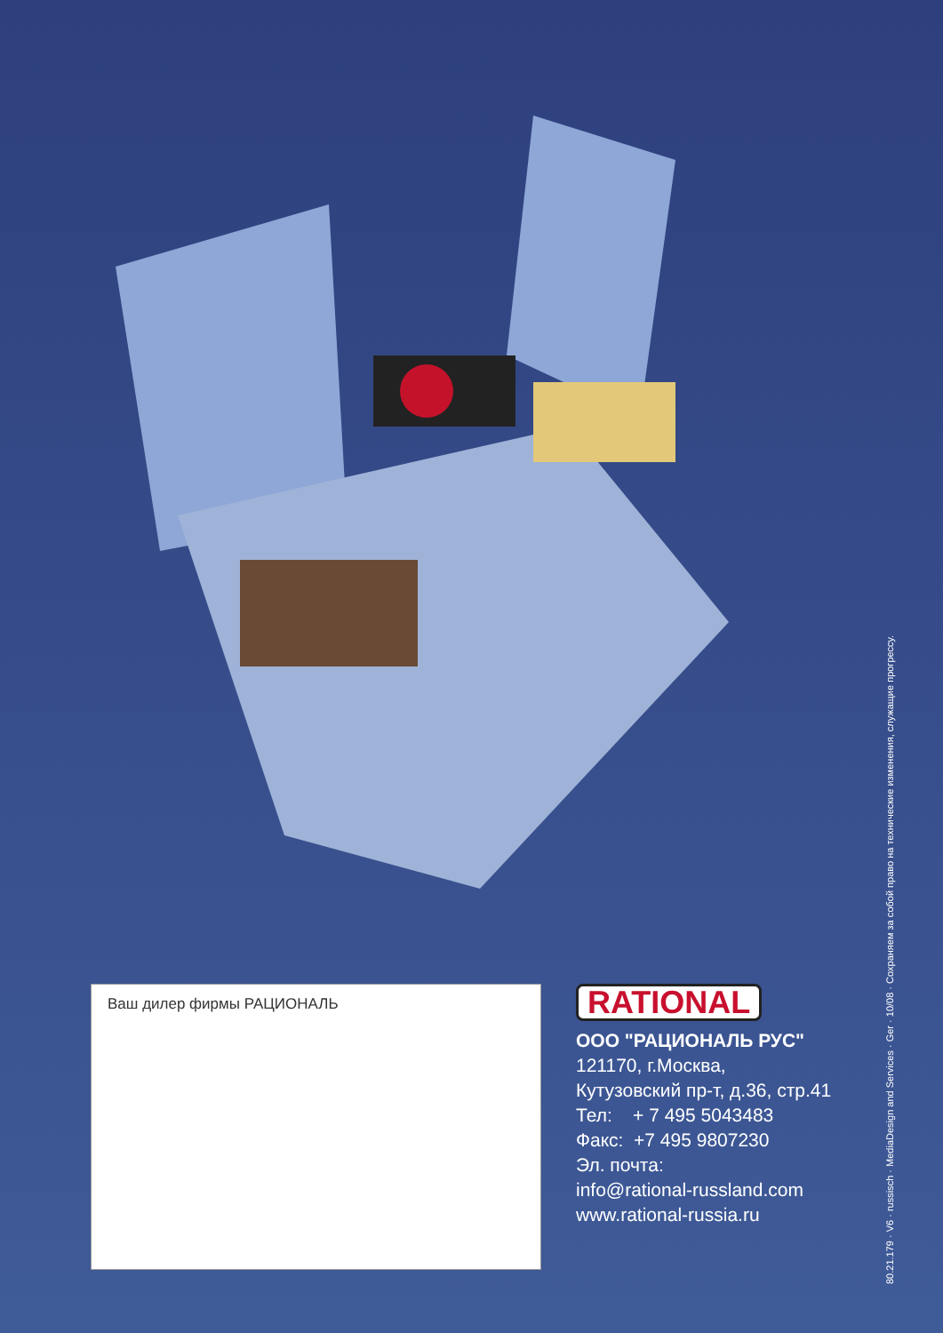Ваш дилер фирмы РАЦИОНАЛЬ
RATIONAL
ООО "РАЦИОНАЛЬ РУС"
121170, г.Москва,
Кутузовский пр-т, д.36, стр.41
Тел: + 7 495 5043483
Факс: +7 495 9807230
Эл. почта:
info@rational-russland.com
www.rational-russia.ru
80.21.179 · V6 · russisch · MediaDesign and Services · Ger · 10/08 · Сохраняем за собой право на технические изменения, служащие прогрессу.